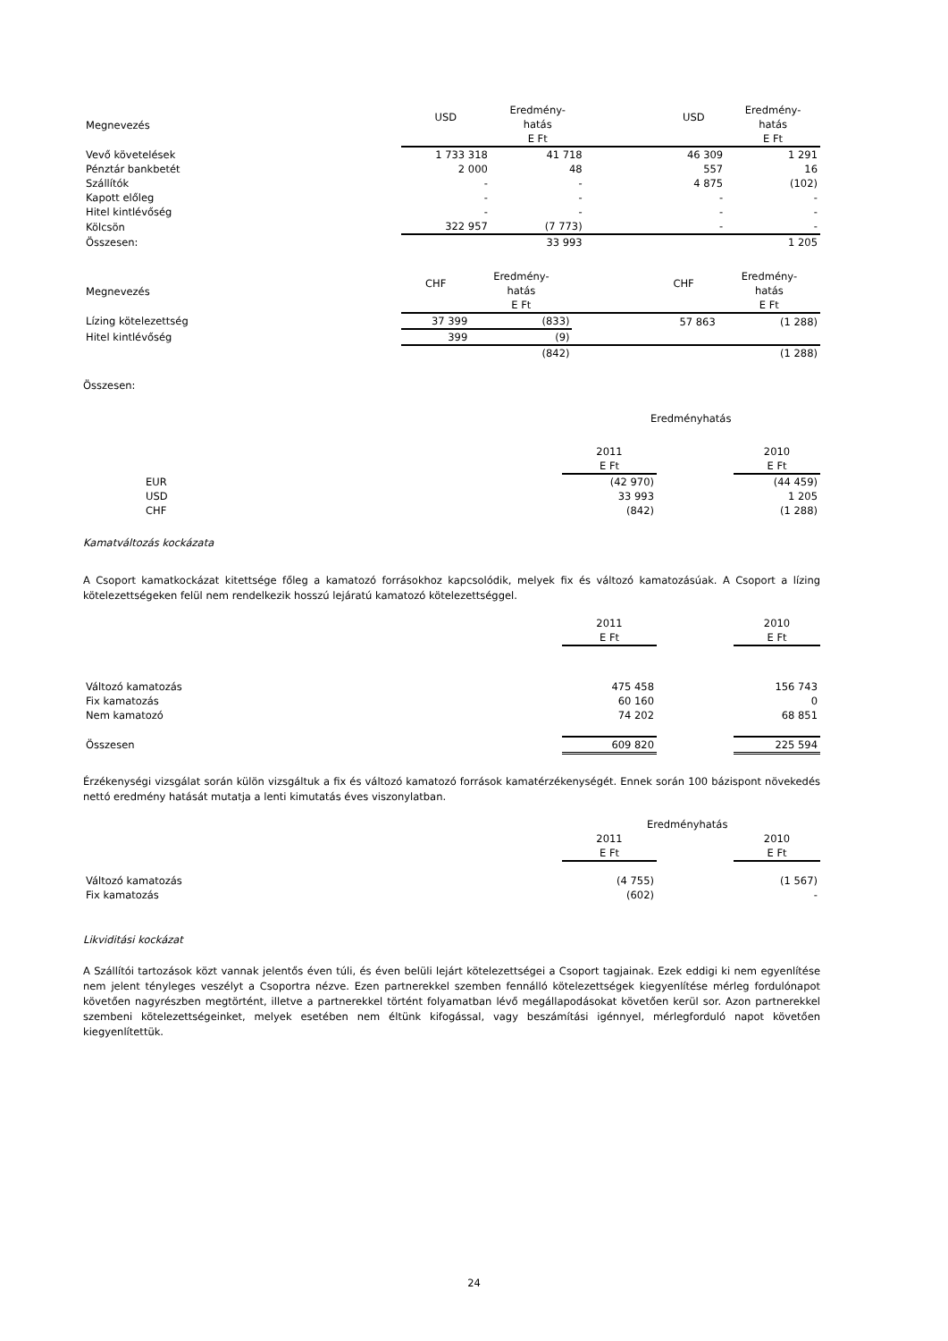| Megnevezés | USD | Eredmény- | | USD | Eredmény- |
| --- | --- | --- | --- | --- | --- |
| | | hatás | | | hatás |
| | | E Ft | | | E Ft |
| Vevő követelések | 1 733 318 | 41 718 | | 46 309 | 1 291 |
| Pénztár bankbetét | 2 000 | 48 | | 557 | 16 |
| Szállítók | - | - | | 4 875 | (102) |
| Kapott előleg | - | - | | - | - |
| Hitel kintlévőség | - | - | | - | - |
| Kölcsön | 322 957 | (7 773) | | - | - |
| Összesen: | | 33 993 | | | 1 205 |
| Megnevezés | CHF | Eredmény- | | CHF | Eredmény- |
| --- | --- | --- | --- | --- | --- |
| | | hatás | | | hatás |
| | | E Ft | | | E Ft |
| Lízing kötelezettség | 37 399 | (833) | | 57 863 | (1 288) |
| Hitel kintlévőség | 399 | (9) | | | |
| | | (842) | | | (1 288) |
Összesen:
Eredményhatás
| | 2011 | | 2010 |
| | E Ft | | E Ft |
| EUR | (42 970) | | (44 459) |
| USD | 33 993 | | 1 205 |
| CHF | (842) | | (1 288) |
Kamatváltozás kockázata
A Csoport kamatkockázat kitettsége főleg a kamatozó forrásokhoz kapcsolódik, melyek fix és változó kamatozásúak. A Csoport a lízing kötelezettségeken felül nem rendelkezik hosszú lejáratú kamatozó kötelezettséggel.
| | 2011 | | 2010 |
| | E Ft | | E Ft |
| Változó kamatozás | 475 458 | | 156 743 |
| Fix kamatozás | 60 160 | | 0 |
| Nem kamatozó | 74 202 | | 68 851 |
| Összesen | 609 820 | | 225 594 |
Érzékenységi vizsgálat során külön vizsgáltuk a fix és változó kamatozó források kamatérzékenységét. Ennek során 100 bázispont növekedés nettó eredmény hatását mutatja a lenti kimutatás éves viszonylatban.
| | Eredményhatás | | |
| | 2011 | | 2010 |
| | E Ft | | E Ft |
| Változó kamatozás | (4 755) | | (1 567) |
| Fix kamatozás | (602) | | - |
Likviditási kockázat
A Szállítói tartozások közt vannak jelentős éven túli, és éven belüli lejárt kötelezettségei a Csoport tagjainak. Ezek eddigi ki nem egyenlítése nem jelent tényleges veszélyt a Csoportra nézve. Ezen partnerekkel szemben fennálló kötelezettségek kiegyenlítése mérleg fordulónapot követően nagyrészben megtörtént, illetve a partnerekkel történt folyamatban lévő megállapodásokat követően kerül sor. Azon partnerekkel szembeni kötelezettségeinket, melyek esetében nem éltünk kifogással, vagy beszámítási igénnyel, mérlegforduló napot követően kiegyenlítettük.
24